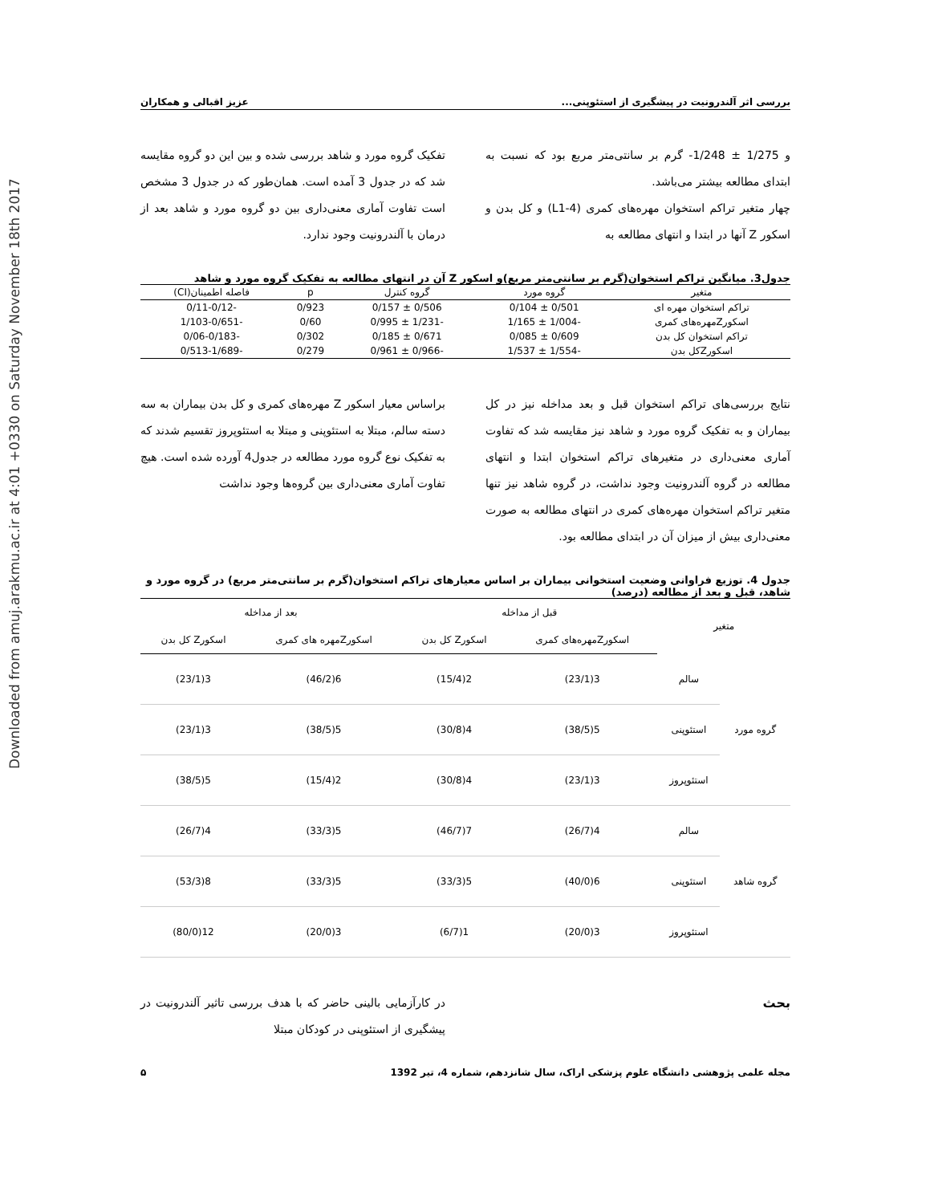Downloaded from amuj.arakmu.ac.ir at 4:01 +0330 on Saturday November 18th 2017
بررسی اثر آلندرونیت در پیشگیری از استئوپنی... عزیز اقبالی و همکاران
و 1/275 ± 1/248- گرم بر سانتی‌متر مربع بود که نسبت به ابتدای مطالعه بیشتر می‌باشد.
چهار متغیر تراکم استخوان مهره‌های کمری (L1-4) و کل بدن و اسکور Z آنها در ابتدا و انتهای مطالعه به
تفکیک گروه مورد و شاهد بررسی شده و بین این دو گروه مقایسه شد که در جدول 3 آمده است. همان‌طور که در جدول 3 مشخص است تفاوت آماری معنی‌داری بین دو گروه مورد و شاهد بعد از درمان با آلندرونیت وجود ندارد.
جدول3. میانگین تراکم استخوان(گرم بر سانتی‌متر مربع)و اسکور Z آن در انتهای مطالعه به تفکیک گروه مورد و شاهد
| متغیر | گروه مورد | گروه کنترل | p | فاصله اطمینان(CI) |
| --- | --- | --- | --- | --- |
| تراکم استخوان مهره ای | 0/501 ± 0/104 | 0/506 ± 0/157 | 0/923 | -0/11-0/12 |
| اسکورZمهره‌های کمری | -1/004 ± 1/165 | -1/231 ± 0/995 | 0/60 | -1/103-0/651 |
| تراکم استخوان کل بدن | 0/609 ± 0/085 | 0/671 ± 0/185 | 0/302 | -0/06-0/183 |
| اسکورZکل بدن | -1/554 ± 1/537 | -0/966 ± 0/961 | 0/279 | -0/513-1/689 |
نتایج بررسی‌های تراکم استخوان قبل و بعد مداخله نیز در کل بیماران و به تفکیک گروه مورد و شاهد نیز مقایسه شد که تفاوت آماری معنی‌داری در متغیرهای تراکم استخوان ابتدا و انتهای مطالعه در گروه آلندرونیت وجود نداشت، در گروه شاهد نیز تنها متغیر تراکم استخوان مهره‌های کمری در انتهای مطالعه به صورت معنی‌داری بیش از میزان آن در ابتدای مطالعه بود.
براساس معیار اسکور Z مهره‌های کمری و کل بدن بیماران به سه دسته سالم، مبتلا به استئوپنی و مبتلا به استئوپروز تقسیم شدند که به تفکیک نوع گروه مورد مطالعه در جدول4 آورده شده است. هیچ تفاوت آماری معنی‌داری بین گروه‌ها وجود نداشت
جدول 4. توزیع فراوانی وضعیت استخوانی بیماران بر اساس معیارهای تراکم استخوان(گرم بر سانتی‌متر مربع) در گروه مورد و شاهد، قبل و بعد از مطالعه (درصد)
| متغیر | | قبل از مداخله | | بعد از مداخله | |
| --- | --- | --- | --- | --- | --- |
| | | اسکورZمهره‌های کمری | اسکورZ کل بدن | اسکورZمهره های کمری | اسکورZ کل بدن |
| گروه مورد | سالم | 3(23/1) | 2(15/4) | 6(46/2) | 3(23/1) |
| | استئوپنی | 5(38/5) | 4(30/8) | 5(38/5) | 3(23/1) |
| | استئوپروز | 3(23/1) | 4(30/8) | 2(15/4) | 5(38/5) |
| گروه شاهد | سالم | 4(26/7) | 7(46/7) | 5(33/3) | 4(26/7) |
| | استئوپنی | 6(40/0) | 5(33/3) | 5(33/3) | 8(53/3) |
| | استئوپروز | 3(20/0) | 1(6/7) | 3(20/0) | 12(80/0) |
بحث در کارآزمایی بالینی حاضر که با هدف بررسی تاثیر آلندرونیت در پیشگیری از استئوپنی در کودکان مبتلا
مجله علمی پژوهشی دانشگاه علوم پزشکی اراک، سال شانزدهم، شماره 4، تیر 1392 ۵